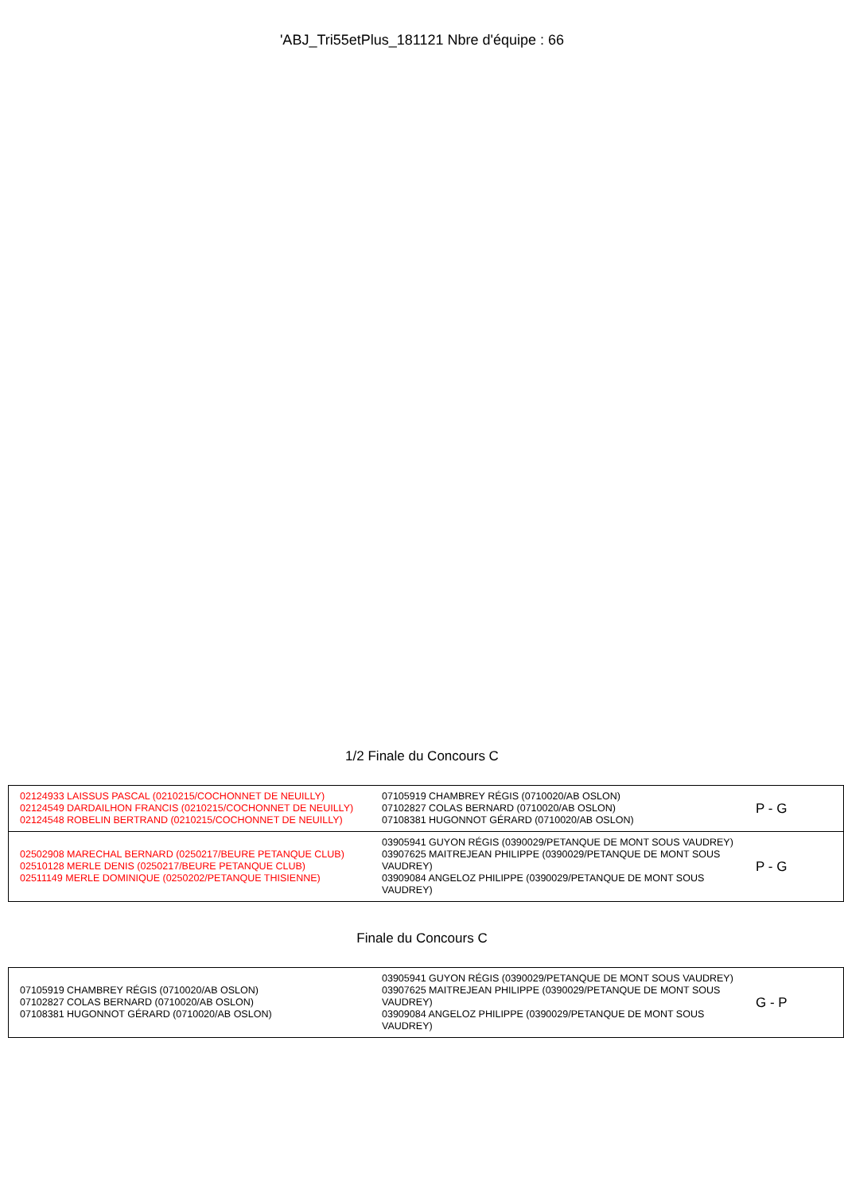'ABJ_Tri55etPlus_181121 Nbre d'équipe : 66
1/2 Finale du Concours C
| 02124933 LAISSUS PASCAL (0210215/COCHONNET DE NEUILLY) 02124549 DARDAILHON FRANCIS (0210215/COCHONNET DE NEUILLY) 02124548 ROBELIN BERTRAND (0210215/COCHONNET DE NEUILLY) | 07105919 CHAMBREY RÉGIS (0710020/AB OSLON) 07102827 COLAS BERNARD (0710020/AB OSLON) 07108381 HUGONNOT GÉRARD (0710020/AB OSLON) | P - G |
| 02502908 MARECHAL BERNARD (0250217/BEURE PETANQUE CLUB) 02510128 MERLE DENIS (0250217/BEURE PETANQUE CLUB) 02511149 MERLE DOMINIQUE (0250202/PETANQUE THISIENNE) | 03905941 GUYON RÉGIS (0390029/PETANQUE DE MONT SOUS VAUDREY) 03907625 MAITREJEAN PHILIPPE (0390029/PETANQUE DE MONT SOUS VAUDREY) 03909084 ANGELOZ PHILIPPE (0390029/PETANQUE DE MONT SOUS VAUDREY) | P - G |
Finale du Concours C
| 07105919 CHAMBREY RÉGIS (0710020/AB OSLON) 07102827 COLAS BERNARD (0710020/AB OSLON) 07108381 HUGONNOT GÉRARD (0710020/AB OSLON) | 03905941 GUYON RÉGIS (0390029/PETANQUE DE MONT SOUS VAUDREY) 03907625 MAITREJEAN PHILIPPE (0390029/PETANQUE DE MONT SOUS VAUDREY) 03909084 ANGELOZ PHILIPPE (0390029/PETANQUE DE MONT SOUS VAUDREY) | G - P |